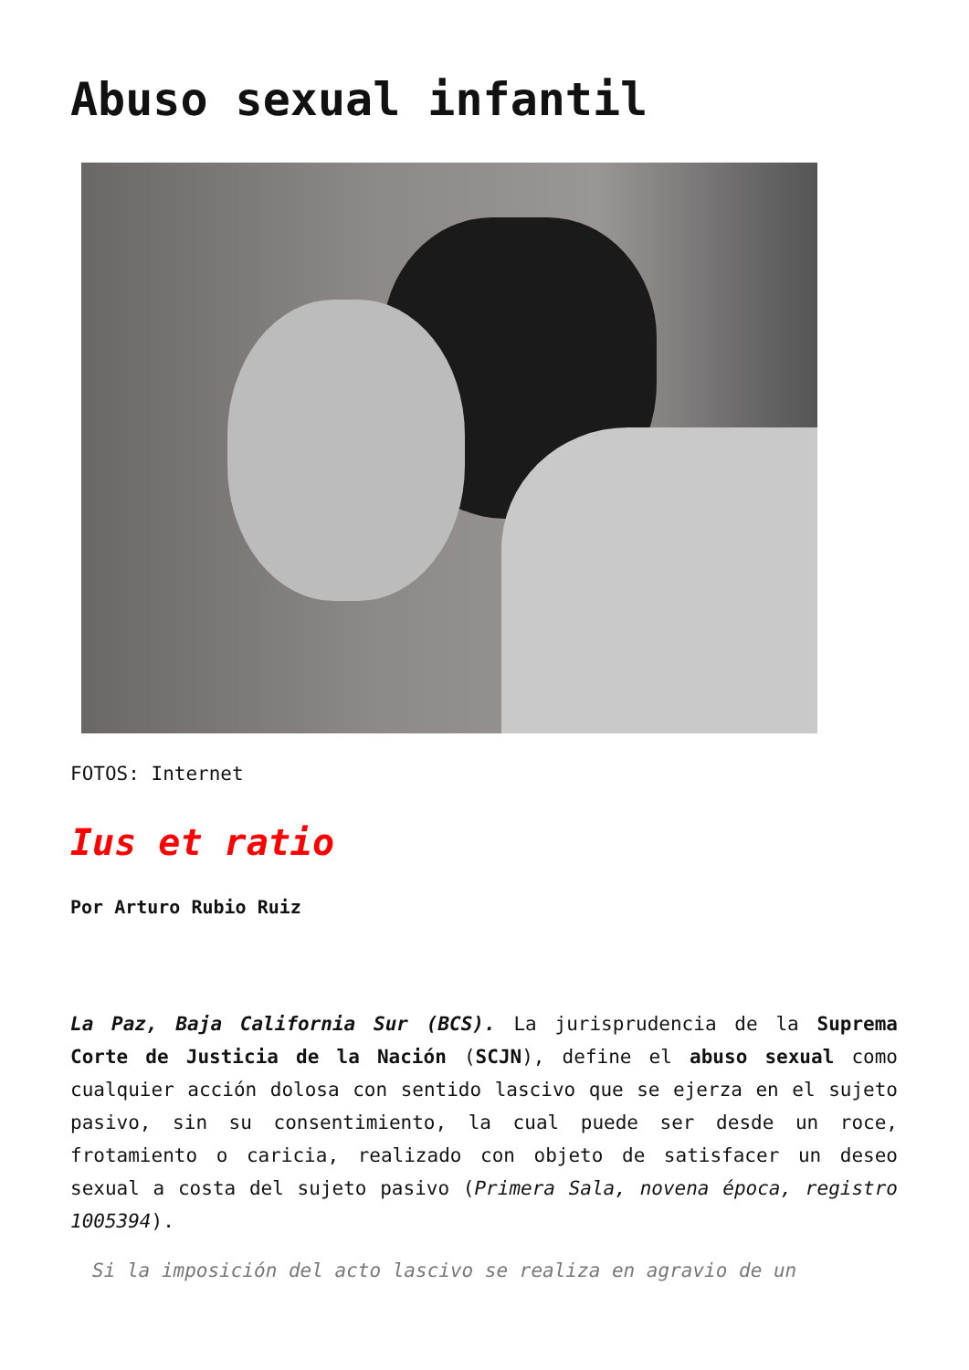Abuso sexual infantil
FOTOS: Internet
Ius et ratio
Por Arturo Rubio Ruiz
La Paz, Baja California Sur (BCS). La jurisprudencia de la Suprema Corte de Justicia de la Nación (SCJN), define el abuso sexual como cualquier acción dolosa con sentido lascivo que se ejerza en el sujeto pasivo, sin su consentimiento, la cual puede ser desde un roce, frotamiento o caricia, realizado con objeto de satisfacer un deseo sexual a costa del sujeto pasivo (Primera Sala, novena época, registro 1005394).
Si la imposición del acto lascivo se realiza en agravio de un